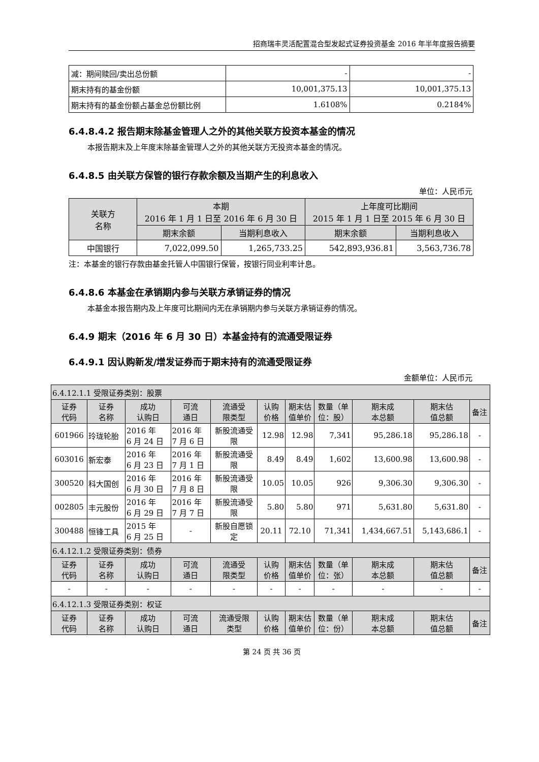招商瑞丰灵活配置混合型发起式证券投资基金 2016 年半年度报告摘要
| 减：期间赎回/卖出总份额 | - | - |
| 期末持有的基金份额 | 10,001,375.13 | 10,001,375.13 |
| 期末持有的基金份额占基金总份额比例 | 1.6108% | 0.2184% |
6.4.8.4.2 报告期末除基金管理人之外的其他关联方投资本基金的情况
本报告期末及上年度末除基金管理人之外的其他关联方无投资本基金的情况。
6.4.8.5 由关联方保管的银行存款余额及当期产生的利息收入
单位：人民币元
| 关联方 名称 | 本期 2016 年 1 月 1 日至 2016 年 6 月 30 日 | | 上年度可比期间 2015 年 1 月 1 日至 2015 年 6 月 30 日 | |
| --- | --- | --- | --- | --- |
| | 期末余额 | 当期利息收入 | 期末余额 | 当期利息收入 |
| 中国银行 | 7,022,099.50 | 1,265,733.25 | 542,893,936.81 | 3,563,736.78 |
注：本基金的银行存款由基金托管人中国银行保管，按银行同业利率计息。
6.4.8.6 本基金在承销期内参与关联方承销证券的情况
本基金本报告期内及上年度可比期间内无在承销期内参与关联方承销证券的情况。
6.4.9 期末（2016 年 6 月 30 日）本基金持有的流通受限证券
6.4.9.1 因认购新发/增发证券而于期末持有的流通受限证券
金额单位：人民币元
| 6.4.12.1.1 受限证券类别：股票 | | | | | | | | | | |
| 证券 代码 | 证券 名称 | 成功 认购日 | 可流 通日 | 流通受 限类型 | 认购 价格 | 期末估 值单价 | 数量（单 位：股） | 期末成 本总额 | 期末估 值总额 | 备注 |
| 601966 | 玲珑轮胎 | 2016 年 6 月 24 日 | 2016 年 7 月 6 日 | 新股流通受 限 | 12.98 | 12.98 | 7,341 | 95,286.18 | 95,286.18 | - |
| 603016 | 新宏泰 | 2016 年 6 月 23 日 | 2016 年 7 月 1 日 | 新股流通受 限 | 8.49 | 8.49 | 1,602 | 13,600.98 | 13,600.98 | - |
| 300520 | 科大国创 | 2016 年 6 月 30 日 | 2016 年 7 月 8 日 | 新股流通受 限 | 10.05 | 10.05 | 926 | 9,306.30 | 9,306.30 | - |
| 002805 | 丰元股份 | 2016 年 6 月 29 日 | 2016 年 7 月 7 日 | 新股流通受 限 | 5.80 | 5.80 | 971 | 5,631.80 | 5,631.80 | - |
| 300488 | 恒锋工具 | 2015 年 6 月 25 日 | - | 新股自愿锁 定 | 20.11 | 72.10 | 71,341 | 1,434,667.51 | 5,143,686.1 | - |
| 6.4.12.1.2 受限证券类别：债券 | | | | | | | | | | |
| 证券 代码 | 证券 名称 | 成功 认购日 | 可流 通日 | 流通受 限类型 | 认购 价格 | 期末估 值单价 | 数量（单 位：张） | 期末成 本总额 | 期末估 值总额 | 备注 |
| - | - | - | - | - | - | - | - | - | - | - |
| 6.4.12.1.3 受限证券类别：权证 | | | | | | | | | | |
| 证券 代码 | 证券 名称 | 成功 认购日 | 可流 通日 | 流通受限 类型 | 认购 价格 | 期末估 值单价 | 数量（单 位：份） | 期末成 本总额 | 期末估 值总额 | 备注 |
第 24 页 共 36 页